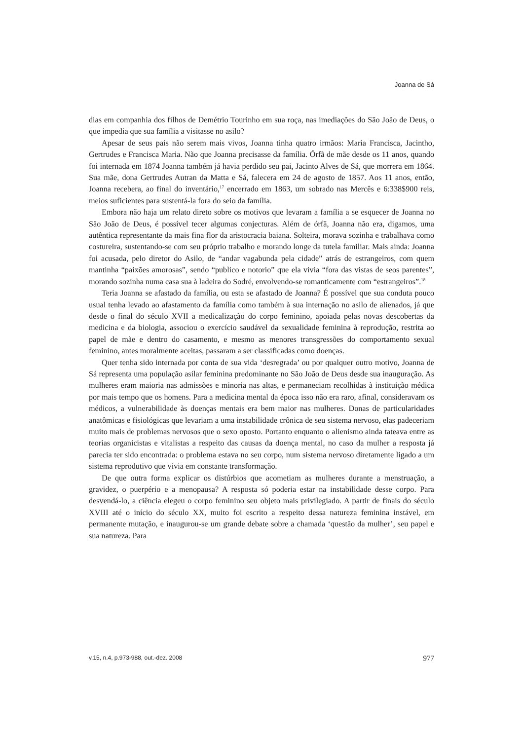Joanna de Sá
dias em companhia dos filhos de Demétrio Tourinho em sua roça, nas imediações do São João de Deus, o que impedia que sua família a visitasse no asilo?
Apesar de seus pais não serem mais vivos, Joanna tinha quatro irmãos: Maria Francisca, Jacintho, Gertrudes e Francisca Maria. Não que Joanna precisasse da família. Órfã de mãe desde os 11 anos, quando foi internada em 1874 Joanna também já havia perdido seu pai, Jacinto Alves de Sá, que morrera em 1864. Sua mãe, dona Gertrudes Autran da Matta e Sá, falecera em 24 de agosto de 1857. Aos 11 anos, então, Joanna recebera, ao final do inventário,<sup>17</sup> encerrado em 1863, um sobrado nas Mercês e 6:338$900 reis, meios suficientes para sustentá-la fora do seio da família.
Embora não haja um relato direto sobre os motivos que levaram a família a se esquecer de Joanna no São João de Deus, é possível tecer algumas conjecturas. Além de órfã, Joanna não era, digamos, uma autêntica representante da mais fina flor da aristocracia baiana. Solteira, morava sozinha e trabalhava como costureira, sustentando-se com seu próprio trabalho e morando longe da tutela familiar. Mais ainda: Joanna foi acusada, pelo diretor do Asilo, de “andar vagabunda pela cidade” atrás de estrangeiros, com quem mantinha “paixões amorosas”, sendo “publico e notorio” que ela vivia “fora das vistas de seos parentes”, morando sozinha numa casa sua à ladeira do Sodré, envolvendo-se romanticamente com “estrangeiros”.<sup>18</sup>
Teria Joanna se afastado da família, ou esta se afastado de Joanna? É possível que sua conduta pouco usual tenha levado ao afastamento da família como também à sua internação no asilo de alienados, já que desde o final do século XVII a medicalização do corpo feminino, apoiada pelas novas descobertas da medicina e da biologia, associou o exercício saudável da sexualidade feminina à reprodução, restrita ao papel de mãe e dentro do casamento, e mesmo as menores transgressões do comportamento sexual feminino, antes moralmente aceitas, passaram a ser classificadas como doenças.
Quer tenha sido internada por conta de sua vida ‘desregrada’ ou por qualquer outro motivo, Joanna de Sá representa uma população asilar feminina predominante no São João de Deus desde sua inauguração. As mulheres eram maioria nas admissões e minoria nas altas, e permaneciam recolhidas à instituição médica por mais tempo que os homens. Para a medicina mental da época isso não era raro, afinal, consideravam os médicos, a vulnerabilidade às doenças mentais era bem maior nas mulheres. Donas de particularidades anatômicas e fisiológicas que levariam a uma instabilidade crônica de seu sistema nervoso, elas padeceriam muito mais de problemas nervosos que o sexo oposto. Portanto enquanto o alienismo ainda tateava entre as teorias organicistas e vitalistas a respeito das causas da doença mental, no caso da mulher a resposta já parecia ter sido encontrada: o problema estava no seu corpo, num sistema nervoso diretamente ligado a um sistema reprodutivo que vivia em constante transformação.
De que outra forma explicar os distúrbios que acometiam as mulheres durante a menstruação, a gravidez, o puerpério e a menopausa? A resposta só poderia estar na instabilidade desse corpo. Para desvendá-lo, a ciência elegeu o corpo feminino seu objeto mais privilegiado. A partir de finais do século XVIII até o início do século XX, muito foi escrito a respeito dessa natureza feminina instável, em permanente mutação, e inaugurou-se um grande debate sobre a chamada ‘questão da mulher’, seu papel e sua natureza. Para
v.15, n.4, p.973-988, out.-dez. 2008 977